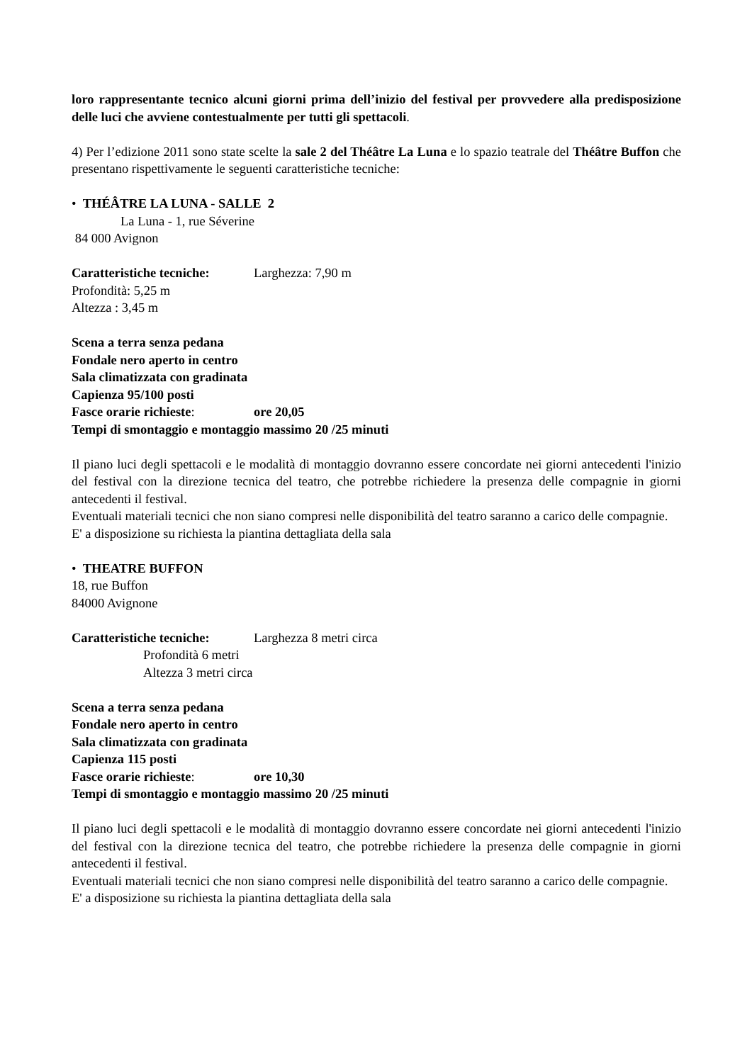loro rappresentante tecnico alcuni giorni prima dell’inizio del festival per provvedere alla predisposizione delle luci che avviene contestualmente per tutti gli spettacoli.
4) Per l’edizione 2011 sono state scelte la sale 2 del Théâtre La Luna e lo spazio teatrale del Théâtre Buffon che presentano rispettivamente le seguenti caratteristiche tecniche:
• THÉÂTRE LA LUNA - SALLE 2
La Luna - 1, rue Séverine
84 000 Avignon
Caratteristiche tecniche: Larghezza: 7,90 m
Profondità: 5,25 m
Altezza : 3,45 m
Scena a terra senza pedana
Fondale nero aperto in centro
Sala climatizzata con gradinata
Capienza 95/100 posti
Fasce orarie richieste: ore 20,05
Tempi di smontaggio e montaggio massimo 20 /25 minuti
Il piano luci degli spettacoli e le modalità di montaggio dovranno essere concordate nei giorni antecedenti l'inizio del festival con la direzione tecnica del teatro, che potrebbe richiedere la presenza delle compagnie in giorni antecedenti il festival.
Eventuali materiali tecnici che non siano compresi nelle disponibilità del teatro saranno a carico delle compagnie.
E' a disposizione su richiesta la piantina dettagliata della sala
• THEATRE BUFFON
18, rue Buffon
84000 Avignone
Caratteristiche tecniche: Larghezza 8 metri circa
Profondità 6 metri
Altezza 3 metri circa
Scena a terra senza pedana
Fondale nero aperto in centro
Sala climatizzata con gradinata
Capienza 115 posti
Fasce orarie richieste: ore 10,30
Tempi di smontaggio e montaggio massimo 20 /25 minuti
Il piano luci degli spettacoli e le modalità di montaggio dovranno essere concordate nei giorni antecedenti l'inizio del festival con la direzione tecnica del teatro, che potrebbe richiedere la presenza delle compagnie in giorni antecedenti il festival.
Eventuali materiali tecnici che non siano compresi nelle disponibilità del teatro saranno a carico delle compagnie.
E' a disposizione su richiesta la piantina dettagliata della sala